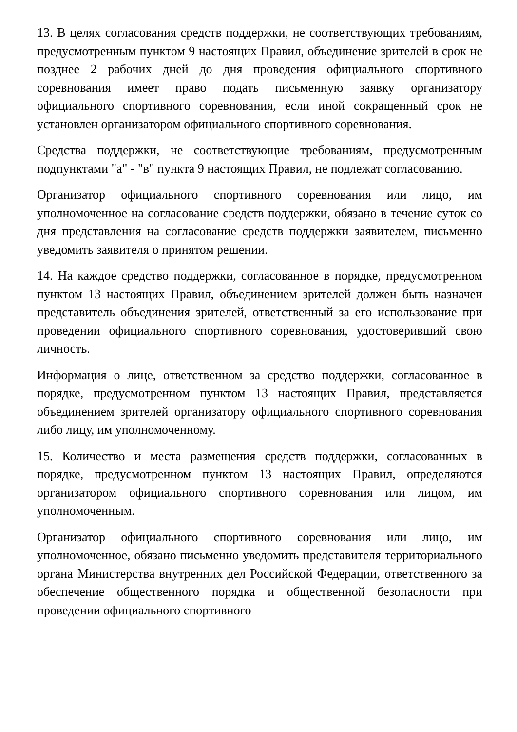13. В целях согласования средств поддержки, не соответствующих требованиям, предусмотренным пунктом 9 настоящих Правил, объединение зрителей в срок не позднее 2 рабочих дней до дня проведения официального спортивного соревнования имеет право подать письменную заявку организатору официального спортивного соревнования, если иной сокращенный срок не установлен организатором официального спортивного соревнования.
Средства поддержки, не соответствующие требованиям, предусмотренным подпунктами "а" - "в" пункта 9 настоящих Правил, не подлежат согласованию.
Организатор официального спортивного соревнования или лицо, им уполномоченное на согласование средств поддержки, обязано в течение суток со дня представления на согласование средств поддержки заявителем, письменно уведомить заявителя о принятом решении.
14. На каждое средство поддержки, согласованное в порядке, предусмотренном пунктом 13 настоящих Правил, объединением зрителей должен быть назначен представитель объединения зрителей, ответственный за его использование при проведении официального спортивного соревнования, удостоверивший свою личность.
Информация о лице, ответственном за средство поддержки, согласованное в порядке, предусмотренном пунктом 13 настоящих Правил, представляется объединением зрителей организатору официального спортивного соревнования либо лицу, им уполномоченному.
15. Количество и места размещения средств поддержки, согласованных в порядке, предусмотренном пунктом 13 настоящих Правил, определяются организатором официального спортивного соревнования или лицом, им уполномоченным.
Организатор официального спортивного соревнования или лицо, им уполномоченное, обязано письменно уведомить представителя территориального органа Министерства внутренних дел Российской Федерации, ответственного за обеспечение общественного порядка и общественной безопасности при проведении официального спортивного